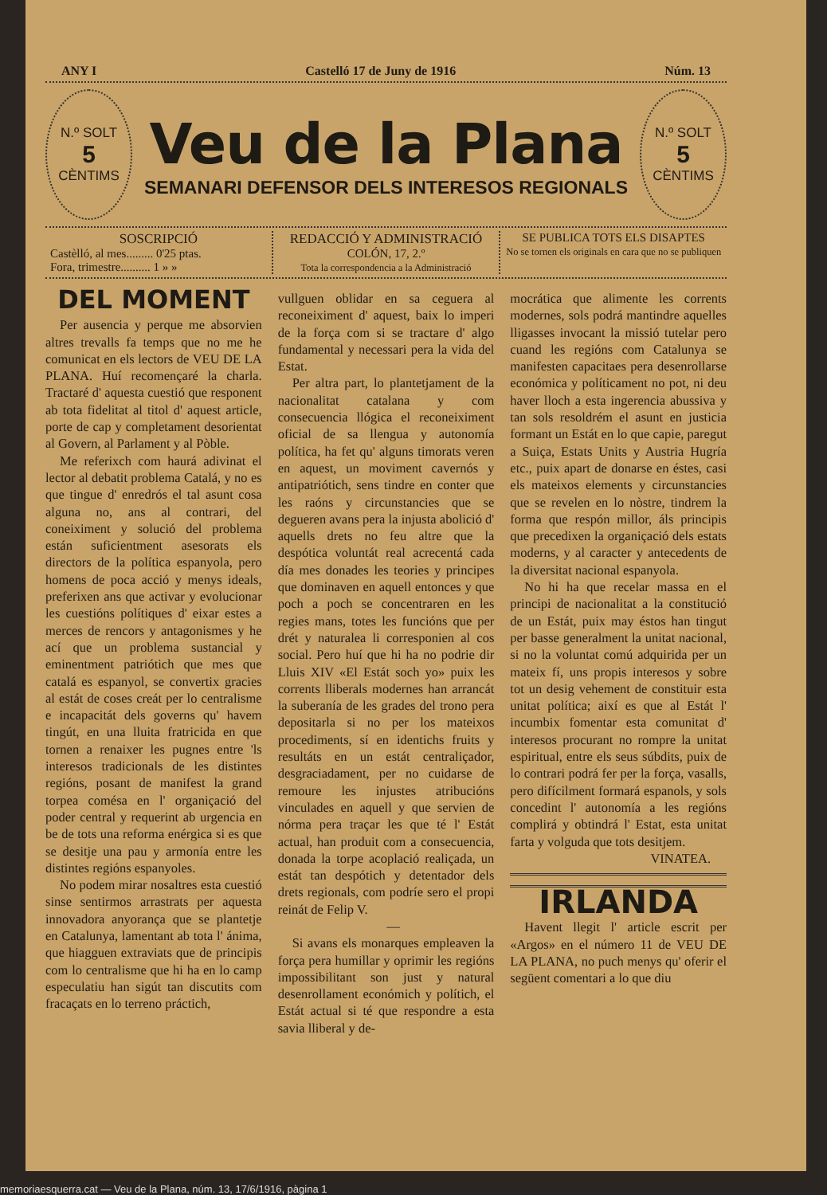ANY I Castelló 17 de Juny de 1916 Núm. 13
N.º SOLT
5
CÈNTIMS
Veu de la Plana
SEMANARI DEFENSOR DELS INTERESOS REGIONALS
N.º SOLT
5
CÈNTIMS
SOSCRIPCIÓ
Castèlló, al mes......... 0'25 ptas.
Fora, trimestre.......... 1 » »
REDACCIÓ Y ADMINISTRACIÓ
COLÓN, 17, 2.º
Tota la correspondencia a la Administració
SE PUBLICA TOTS ELS DISAPTES
No se tornen els originals en cara que no se publiquen
DEL MOMENT
Per ausencia y perque me absorvien altres trevalls fa temps que no me he comunicat en els lectors de VEU DE LA PLANA. Huí recomençaré la charla. Tractaré d' aquesta cuestió que responent ab tota fidelitat al titol d' aquest article, porte de cap y completament desorientat al Govern, al Parlament y al Pòble.
Me referixch com haurá adivinat el lector al debatit problema Catalá, y no es que tingue d' enredrós el tal asunt cosa alguna no, ans al contrari, del coneiximent y solució del problema están suficientment asesorats els directors de la política espanyola, pero homens de poca acció y menys ideals, preferixen ans que activar y evolucionar les cuestións polítiques d' eixar estes a merces de rencors y antagonismes y he ací que un problema sustancial y eminentment patriótich que mes que catalá es espanyol, se convertix gracies al estát de coses creát per lo centralisme e incapacitát dels governs qu' havem tingút, en una lluita fratricida en que tornen a renaixer les pugnes entre 'ls interesos tradicionals de les distintes regións, posant de manifest la grand torpea comésa en l' organiçació del poder central y requerint ab urgencia en be de tots una reforma enérgica si es que se desitje una pau y armonía entre les distintes regións espanyoles.
No podem mirar nosaltres esta cuestió sinse sentirmos arrastrats per aquesta innovadora anyorança que se plantetje en Catalunya, lamentant ab tota l' ánima, que hiagguen extraviats que de principis com lo centralisme que hi ha en lo camp especulatiu han sigút tan discutits com fracaçats en lo terreno práctich,
vullguen oblidar en sa ceguera al reconeiximent d' aquest, baix lo imperi de la força com si se tractare d' algo fundamental y necessari pera la vida del Estat.
Per altra part, lo plantetjament de la nacionalitat catalana y com consecuencia llógica el reconeiximent oficial de sa llengua y autonomía política, ha fet qu' alguns timorats veren en aquest, un moviment cavernós y antipatriótich, sens tindre en conter que les raóns y circunstancies que se degueren avans pera la injusta abolició d' aquells drets no feu altre que la despótica voluntát real acrecentá cada día mes donades les teories y principes que dominaven en aquell entonces y que poch a poch se concentraren en les regies mans, totes les funcións que per drét y naturalea li corresponien al cos social. Pero huí que hi ha no podrie dir Lluis XIV «El Estát soch yo» puix les corrents lliberals modernes han arrancát la suberanía de les grades del trono pera depositarla si no per los mateixos procediments, sí en identichs fruits y resultáts en un estát centraliçador, desgraciadament, per no cuidarse de remoure les injustes atribucións vinculades en aquell y que servien de nórma pera traçar les que té l' Estát actual, han produit com a consecuencia, donada la torpe acoplació realiçada, un estát tan despótich y detentador dels drets regionals, com podríe sero el propi reinát de Felip V.
—
Si avans els monarques empleaven la força pera humillar y oprimir les regións impossibilitant son just y natural desenrollament económich y polítich, el Estát actual si té que respondre a esta savia lliberal y de-
mocrática que alimente les corrents modernes, sols podrá mantindre aquelles lligasses invocant la missió tutelar pero cuand les regións com Catalunya se manifesten capacitaes pera desenrollarse económica y políticament no pot, ni deu haver lloch a esta ingerencia abussiva y tan sols resoldrém el asunt en justicia formant un Estát en lo que capie, paregut a Suiça, Estats Units y Austria Hugría etc., puix apart de donarse en éstes, casi els mateixos elements y circunstancies que se revelen en lo nòstre, tindrem la forma que respón millor, áls principis que precedixen la organiçació dels estats moderns, y al caracter y antecedents de la diversitat nacional espanyola.
No hi ha que recelar massa en el principi de nacionalitat a la constitució de un Estát, puix may éstos han tingut per basse generalment la unitat nacional, si no la voluntat comú adquirida per un mateix fí, uns propis interesos y sobre tot un desig vehement de constituir esta unitat política; així es que al Estát l' incumbix fomentar esta comunitat d' interesos procurant no rompre la unitat espiritual, entre els seus súbdits, puix de lo contrari podrá fer per la força, vasalls, pero difícilment formará espanols, y sols concedint l' autonomía a les regións complirá y obtindrá l' Estat, esta unitat farta y volguda que tots desitjem.
VINATEA.
IRLANDA
Havent llegit l' article escrit per «Argos» en el número 11 de VEU DE LA PLANA, no puch menys qu' oferir el següent comentari a lo que diu
memoriaesquerra.cat — Veu de la Plana, núm. 13, 17/6/1916, pàgina 1